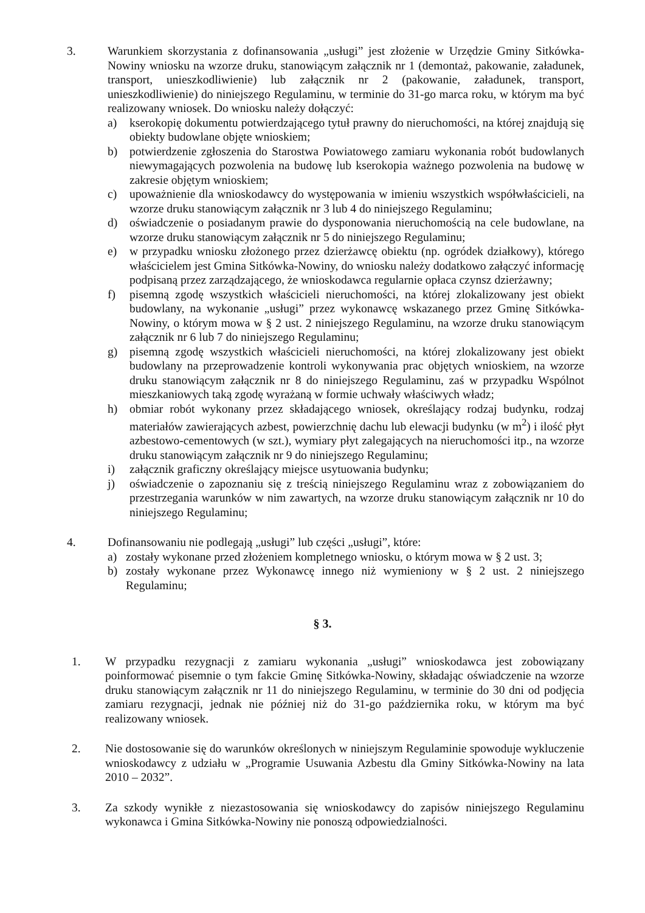3. Warunkiem skorzystania z dofinansowania „usługi” jest złożenie w Urzędzie Gminy Sitkówka-Nowiny wniosku na wzorze druku, stanowiącym załącznik nr 1 (demontaż, pakowanie, załadunek, transport, unieszkodliwienie) lub załącznik nr 2 (pakowanie, załadunek, transport, unieszkodliwienie) do niniejszego Regulaminu, w terminie do 31-go marca roku, w którym ma być realizowany wniosek. Do wniosku należy dołączyć:
a) kserokopię dokumentu potwierdzającego tytuł prawny do nieruchomości, na której znajdują się obiekty budowlane objęte wnioskiem;
b) potwierdzenie zgłoszenia do Starostwa Powiatowego zamiaru wykonania robót budowlanych niewymagających pozwolenia na budowę lub kserokopia ważnego pozwolenia na budowę w zakresie objętym wnioskiem;
c) upoważnienie dla wnioskodawcy do występowania w imieniu wszystkich współwłaścicieli, na wzorze druku stanowiącym załącznik nr 3 lub 4 do niniejszego Regulaminu;
d) oświadczenie o posiadanym prawie do dysponowania nieruchomością na cele budowlane, na wzorze druku stanowiącym załącznik nr 5 do niniejszego Regulaminu;
e) w przypadku wniosku złożonego przez dzierżawcę obiektu (np. ogródek działkowy), którego właścicielem jest Gmina Sitkówka-Nowiny, do wniosku należy dodatkowo załączyć informację podpisaną przez zarządzającego, że wnioskodawca regularnie opłaca czynsz dzierżawny;
f) pisemną zgodę wszystkich właścicieli nieruchomości, na której zlokalizowany jest obiekt budowlany, na wykonanie „usługi” przez wykonawcę wskazanego przez Gminę Sitkówka-Nowiny, o którym mowa w § 2 ust. 2 niniejszego Regulaminu, na wzorze druku stanowiącym załącznik nr 6 lub 7 do niniejszego Regulaminu;
g) pisemną zgodę wszystkich właścicieli nieruchomości, na której zlokalizowany jest obiekt budowlany na przeprowadzenie kontroli wykonywania prac objętych wnioskiem, na wzorze druku stanowiącym załącznik nr 8 do niniejszego Regulaminu, zaś w przypadku Wspólnot mieszkaniowych taką zgodę wyrażaną w formie uchwały właściwych władz;
h) obmiar robót wykonany przez składającego wniosek, określający rodzaj budynku, rodzaj materiałów zawierających azbest, powierzchnię dachu lub elewacji budynku (w m<sup>2</sup>) i ilość płyt azbestowo-cementowych (w szt.), wymiary płyt zalegających na nieruchomości itp., na wzorze druku stanowiącym załącznik nr 9 do niniejszego Regulaminu;
i) załącznik graficzny określający miejsce usytuowania budynku;
j) oświadczenie o zapoznaniu się z treścią niniejszego Regulaminu wraz z zobowiązaniem do przestrzegania warunków w nim zawartych, na wzorze druku stanowiącym załącznik nr 10 do niniejszego Regulaminu;
4. Dofinansowaniu nie podlegają „usługi” lub części „usługi”, które:
a) zostały wykonane przed złożeniem kompletnego wniosku, o którym mowa w § 2 ust. 3;
b) zostały wykonane przez Wykonawcę innego niż wymieniony w § 2 ust. 2 niniejszego Regulaminu;
§ 3.
1. W przypadku rezygnacji z zamiaru wykonania „usługi” wnioskodawca jest zobowiązany poinformować pisemnie o tym fakcie Gminę Sitkówka-Nowiny, składając oświadczenie na wzorze druku stanowiącym załącznik nr 11 do niniejszego Regulaminu, w terminie do 30 dni od podjęcia zamiaru rezygnacji, jednak nie później niż do 31-go października roku, w którym ma być realizowany wniosek.
2. Nie dostosowanie się do warunków określonych w niniejszym Regulaminie spowoduje wykluczenie wnioskodawcy z udziału w „Programie Usuwania Azbestu dla Gminy Sitkówka-Nowiny na lata 2010 – 2032”.
3. Za szkody wynikłe z niezastosowania się wnioskodawcy do zapisów niniejszego Regulaminu wykonawca i Gmina Sitkówka-Nowiny nie ponoszą odpowiedzialności.